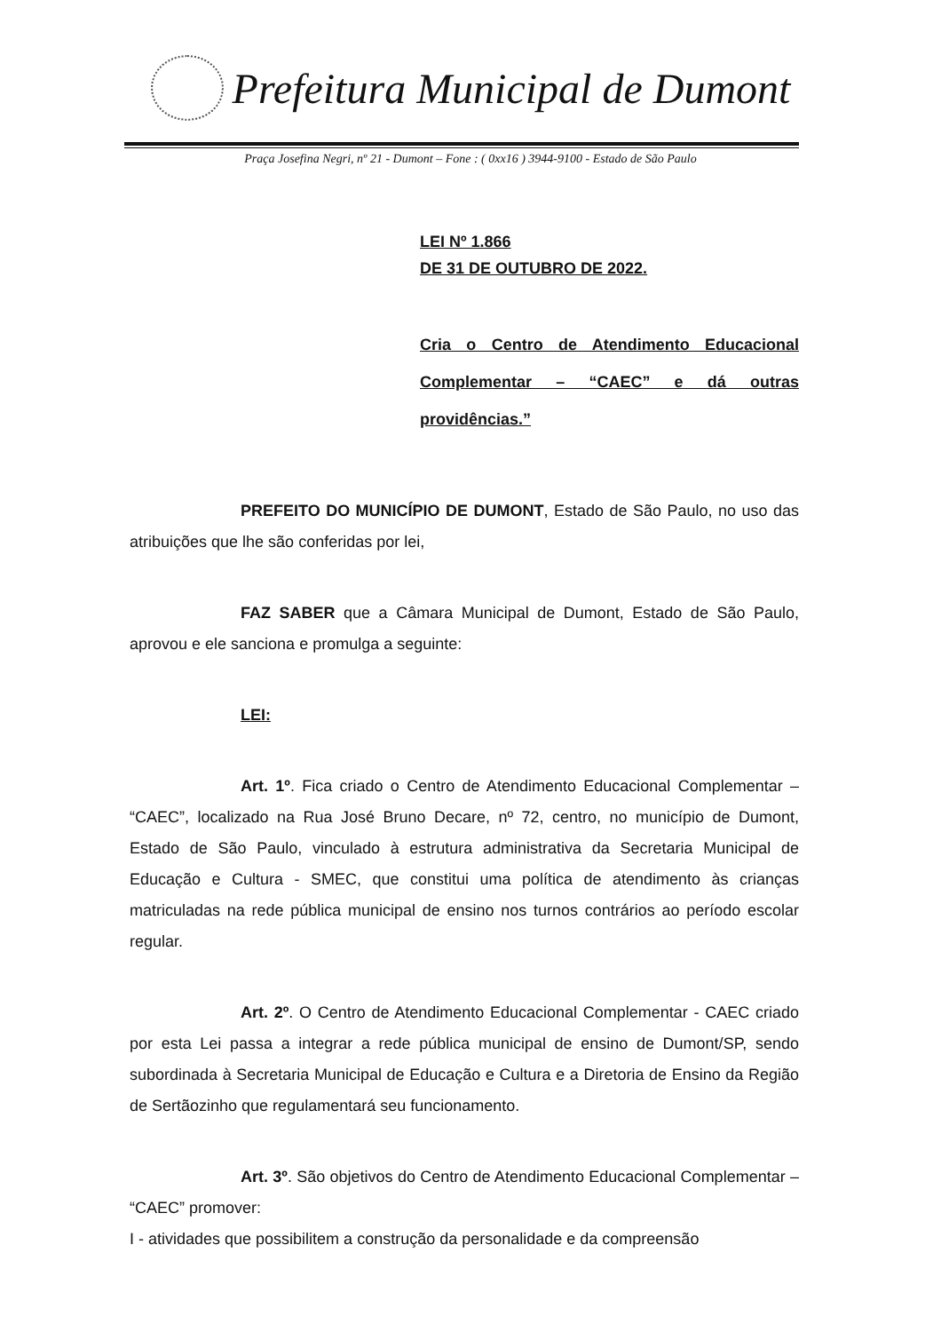Prefeitura Municipal de Dumont
Praça Josefina Negri, nº 21 - Dumont – Fone : ( 0xx16 ) 3944-9100 - Estado de São Paulo
LEI Nº 1.866
DE 31 DE OUTUBRO DE 2022.
Cria o Centro de Atendimento Educacional Complementar – “CAEC” e dá outras providências.”
PREFEITO DO MUNICÍPIO DE DUMONT, Estado de São Paulo, no uso das atribuições que lhe são conferidas por lei,
FAZ SABER que a Câmara Municipal de Dumont, Estado de São Paulo, aprovou e ele sanciona e promulga a seguinte:
LEI:
Art. 1º. Fica criado o Centro de Atendimento Educacional Complementar – “CAEC”, localizado na Rua José Bruno Decare, nº 72, centro, no município de Dumont, Estado de São Paulo, vinculado à estrutura administrativa da Secretaria Municipal de Educação e Cultura - SMEC, que constitui uma política de atendimento às crianças matriculadas na rede pública municipal de ensino nos turnos contrários ao período escolar regular.
Art. 2º. O Centro de Atendimento Educacional Complementar - CAEC criado por esta Lei passa a integrar a rede pública municipal de ensino de Dumont/SP, sendo subordinada à Secretaria Municipal de Educação e Cultura e a Diretoria de Ensino da Região de Sertãozinho que regulamentará seu funcionamento.
Art. 3º. São objetivos do Centro de Atendimento Educacional Complementar – “CAEC” promover:
I - atividades que possibilitem a construção da personalidade e da compreensão